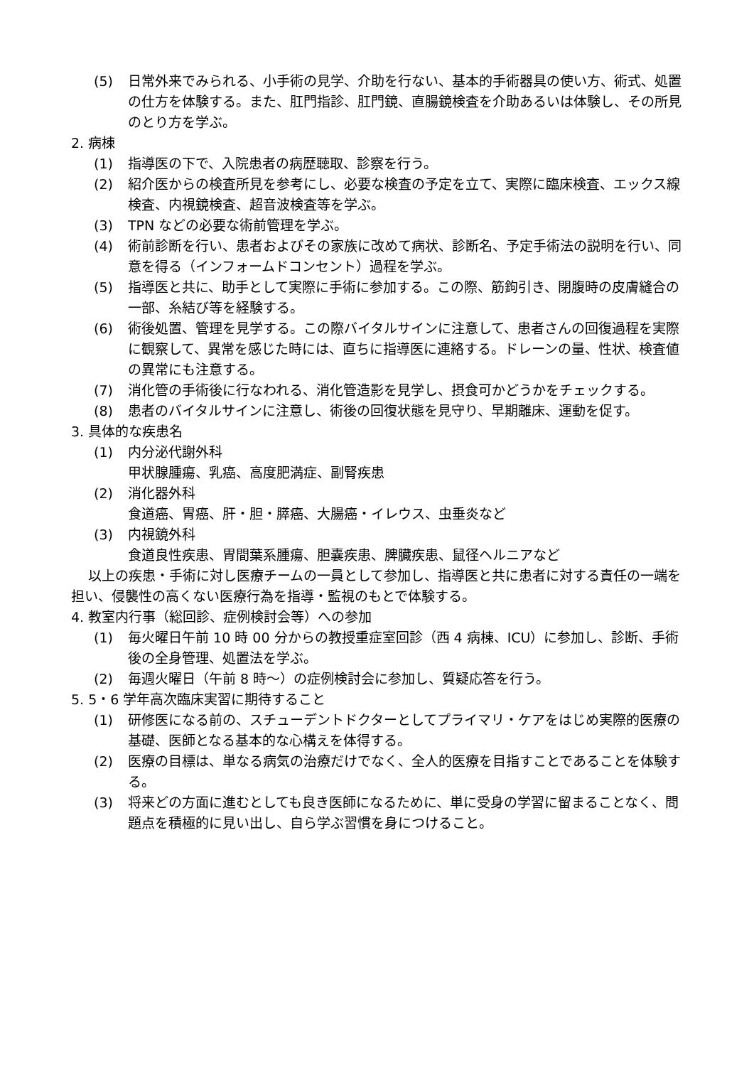(5) 日常外来でみられる、小手術の見学、介助を行ない、基本的手術器具の使い方、術式、処置の仕方を体験する。また、肛門指診、肛門鏡、直腸鏡検査を介助あるいは体験し、その所見のとり方を学ぶ。
2. 病棟
(1) 指導医の下で、入院患者の病歴聴取、診察を行う。
(2) 紹介医からの検査所見を参考にし、必要な検査の予定を立て、実際に臨床検査、エックス線検査、内視鏡検査、超音波検査等を学ぶ。
(3) TPN などの必要な術前管理を学ぶ。
(4) 術前診断を行い、患者およびその家族に改めて病状、診断名、予定手術法の説明を行い、同意を得る（インフォームドコンセント）過程を学ぶ。
(5) 指導医と共に、助手として実際に手術に参加する。この際、筋鉤引き、閉腹時の皮膚縫合の一部、糸結び等を経験する。
(6) 術後処置、管理を見学する。この際バイタルサインに注意して、患者さんの回復過程を実際に観察して、異常を感じた時には、直ちに指導医に連絡する。ドレーンの量、性状、検査値の異常にも注意する。
(7) 消化管の手術後に行なわれる、消化管造影を見学し、摂食可かどうかをチェックする。
(8) 患者のバイタルサインに注意し、術後の回復状態を見守り、早期離床、運動を促す。
3. 具体的な疾患名
(1) 内分泌代謝外科
甲状腺腫瘍、乳癌、高度肥満症、副腎疾患
(2) 消化器外科
食道癌、胃癌、肝・胆・膵癌、大腸癌・イレウス、虫垂炎など
(3) 内視鏡外科
食道良性疾患、胃間葉系腫瘍、胆嚢疾患、脾臓疾患、鼠径ヘルニアなど
以上の疾患・手術に対し医療チームの一員として参加し、指導医と共に患者に対する責任の一端を担い、侵襲性の高くない医療行為を指導・監視のもとで体験する。
4. 教室内行事（総回診、症例検討会等）への参加
(1) 毎火曜日午前 10 時 00 分からの教授重症室回診（西 4 病棟、ICU）に参加し、診断、手術後の全身管理、処置法を学ぶ。
(2) 毎週火曜日（午前 8 時～）の症例検討会に参加し、質疑応答を行う。
5. 5・6 学年高次臨床実習に期待すること
(1) 研修医になる前の、スチューデントドクターとしてプライマリ・ケアをはじめ実際的医療の基礎、医師となる基本的な心構えを体得する。
(2) 医療の目標は、単なる病気の治療だけでなく、全人的医療を目指すことであることを体験する。
(3) 将来どの方面に進むとしても良き医師になるために、単に受身の学習に留まることなく、問題点を積極的に見い出し、自ら学ぶ習慣を身につけること。